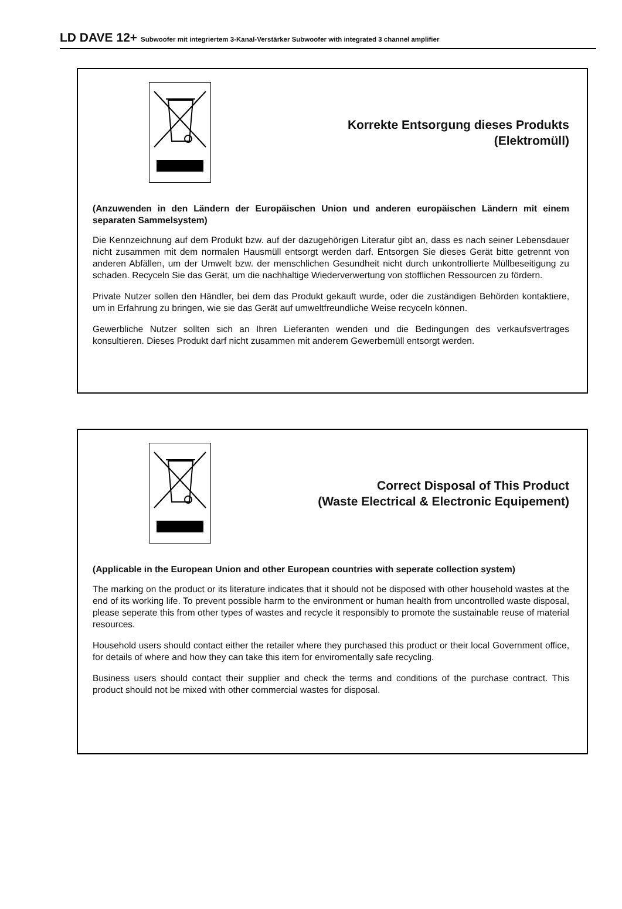LD DAVE 12+ Subwoofer mit integriertem 3-Kanal-Verstärker Subwoofer with integrated 3 channel amplifier
Korrekte Entsorgung dieses Produkts
(Elektromüll)
(Anzuwenden in den Ländern der Europäischen Union und anderen europäischen Ländern mit einem separaten Sammelsystem)
Die Kennzeichnung auf dem Produkt bzw. auf der dazugehörigen Literatur gibt an, dass es nach seiner Lebensdauer nicht zusammen mit dem normalen Hausmüll entsorgt werden darf. Entsorgen Sie dieses Gerät bitte getrennt von anderen Abfällen, um der Umwelt bzw. der menschlichen Gesundheit nicht durch unkontrollierte Müllbeseitigung zu schaden. Recyceln Sie das Gerät, um die nachhaltige Wiederverwertung von stofflichen Ressourcen zu fördern.
Private Nutzer sollen den Händler, bei dem das Produkt gekauft wurde, oder die zuständigen Behörden kontaktiere, um in Erfahrung zu bringen, wie sie das Gerät auf umweltfreundliche Weise recyceln können.
Gewerbliche Nutzer sollten sich an Ihren Lieferanten wenden und die Bedingungen des verkaufsvertrages konsultieren. Dieses Produkt darf nicht zusammen mit anderem Gewerbemüll entsorgt werden.
Correct Disposal of This Product
(Waste Electrical & Electronic Equipement)
(Applicable in the European Union and other European countries with seperate collection system)
The marking on the product or its literature indicates that it should not be disposed with other household wastes at the end of its working life. To prevent possible harm to the environment or human health from uncontrolled waste disposal, please seperate this from other types of wastes and recycle it responsibly to promote the sustainable reuse of material resources.
Household users should contact either the retailer where they purchased this product or their local Government office, for details of where and how they can take this item for enviromentally safe recycling.
Business users should contact their supplier and check the terms and conditions of the purchase contract. This product should not be mixed with other commercial wastes for disposal.